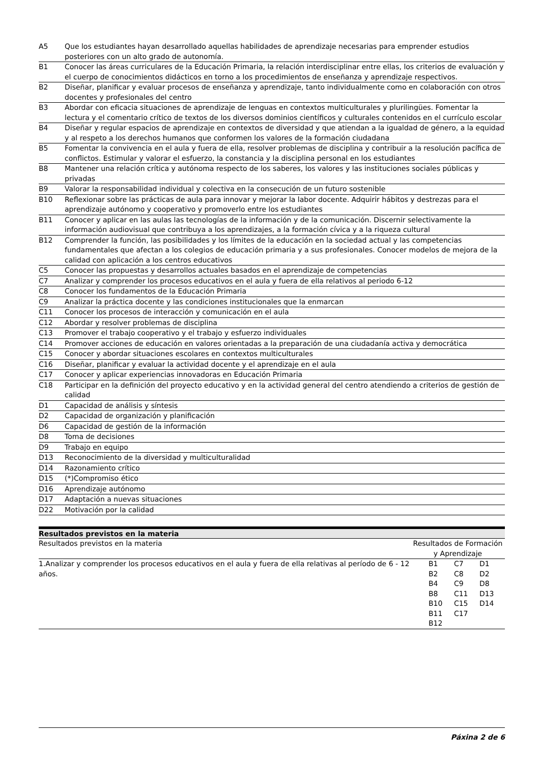| A5 | Que los estudiantes hayan desarrollado aquellas habilidades de aprendizaje necesarias para emprender estudios posteriores con un alto grado de autonomía. |
| B1 | Conocer las áreas curriculares de la Educación Primaria, la relación interdisciplinar entre ellas, los criterios de evaluación y el cuerpo de conocimientos didácticos en torno a los procedimientos de enseñanza y aprendizaje respectivos. |
| B2 | Diseñar, planificar y evaluar procesos de enseñanza y aprendizaje, tanto individualmente como en colaboración con otros docentes y profesionales del centro |
| B3 | Abordar con eficacia situaciones de aprendizaje de lenguas en contextos multiculturales y plurilingües. Fomentar la lectura y el comentario crítico de textos de los diversos dominios científicos y culturales contenidos en el currículo escolar |
| B4 | Diseñar y regular espacios de aprendizaje en contextos de diversidad y que atiendan a la igualdad de género, a la equidad y al respeto a los derechos humanos que conformen los valores de la formación ciudadana |
| B5 | Fomentar la convivencia en el aula y fuera de ella, resolver problemas de disciplina y contribuir a la resolución pacífica de conflictos. Estimular y valorar el esfuerzo, la constancia y la disciplina personal en los estudiantes |
| B8 | Mantener una relación crítica y autónoma respecto de los saberes, los valores y las instituciones sociales públicas y privadas |
| B9 | Valorar la responsabilidad individual y colectiva en la consecución de un futuro sostenible |
| B10 | Reflexionar sobre las prácticas de aula para innovar y mejorar la labor docente. Adquirir hábitos y destrezas para el aprendizaje autónomo y cooperativo y promoverlo entre los estudiantes |
| B11 | Conocer y aplicar en las aulas las tecnologías de la información y de la comunicación. Discernir selectivamente la información audiovisual que contribuya a los aprendizajes, a la formación cívica y a la riqueza cultural |
| B12 | Comprender la función, las posibilidades y los límites de la educación en la sociedad actual y las competencias fundamentales que afectan a los colegios de educación primaria y a sus profesionales. Conocer modelos de mejora de la calidad con aplicación a los centros educativos |
| C5 | Conocer las propuestas y desarrollos actuales basados en el aprendizaje de competencias |
| C7 | Analizar y comprender los procesos educativos en el aula y fuera de ella relativos al periodo 6-12 |
| C8 | Conocer los fundamentos de la Educación Primaria |
| C9 | Analizar la práctica docente y las condiciones institucionales que la enmarcan |
| C11 | Conocer los procesos de interacción y comunicación en el aula |
| C12 | Abordar y resolver problemas de disciplina |
| C13 | Promover el trabajo cooperativo y el trabajo y esfuerzo individuales |
| C14 | Promover acciones de educación en valores orientadas a la preparación de una ciudadanía activa y democrática |
| C15 | Conocer y abordar situaciones escolares en contextos multiculturales |
| C16 | Diseñar, planificar y evaluar la actividad docente y el aprendizaje en el aula |
| C17 | Conocer y aplicar experiencias innovadoras en Educación Primaria |
| C18 | Participar en la definición del proyecto educativo y en la actividad general del centro atendiendo a criterios de gestión de calidad |
| D1 | Capacidad de análisis y síntesis |
| D2 | Capacidad de organización y planificación |
| D6 | Capacidad de gestión de la información |
| D8 | Toma de decisiones |
| D9 | Trabajo en equipo |
| D13 | Reconocimiento de la diversidad y multiculturalidad |
| D14 | Razonamiento crítico |
| D15 | (*)Compromiso ético |
| D16 | Aprendizaje autónomo |
| D17 | Adaptación a nuevas situaciones |
| D22 | Motivación por la calidad |
| Resultados previstos en la materia | |
| --- | --- |
| Resultados previstos en la materia | Resultados de Formación y Aprendizaje |
| 1.Analizar y comprender los procesos educativos en el aula y fuera de ella relativas al período de 6 - 12 años. | / B1 / C7 / D1 / / B2 / C8 / D2 / / B4 / C9 / D8 / / B8 / C11 / D13 / / B10 / C15 / D14 / / B11 / C17 / / / B12 / / / |
Páxina 2 de 6